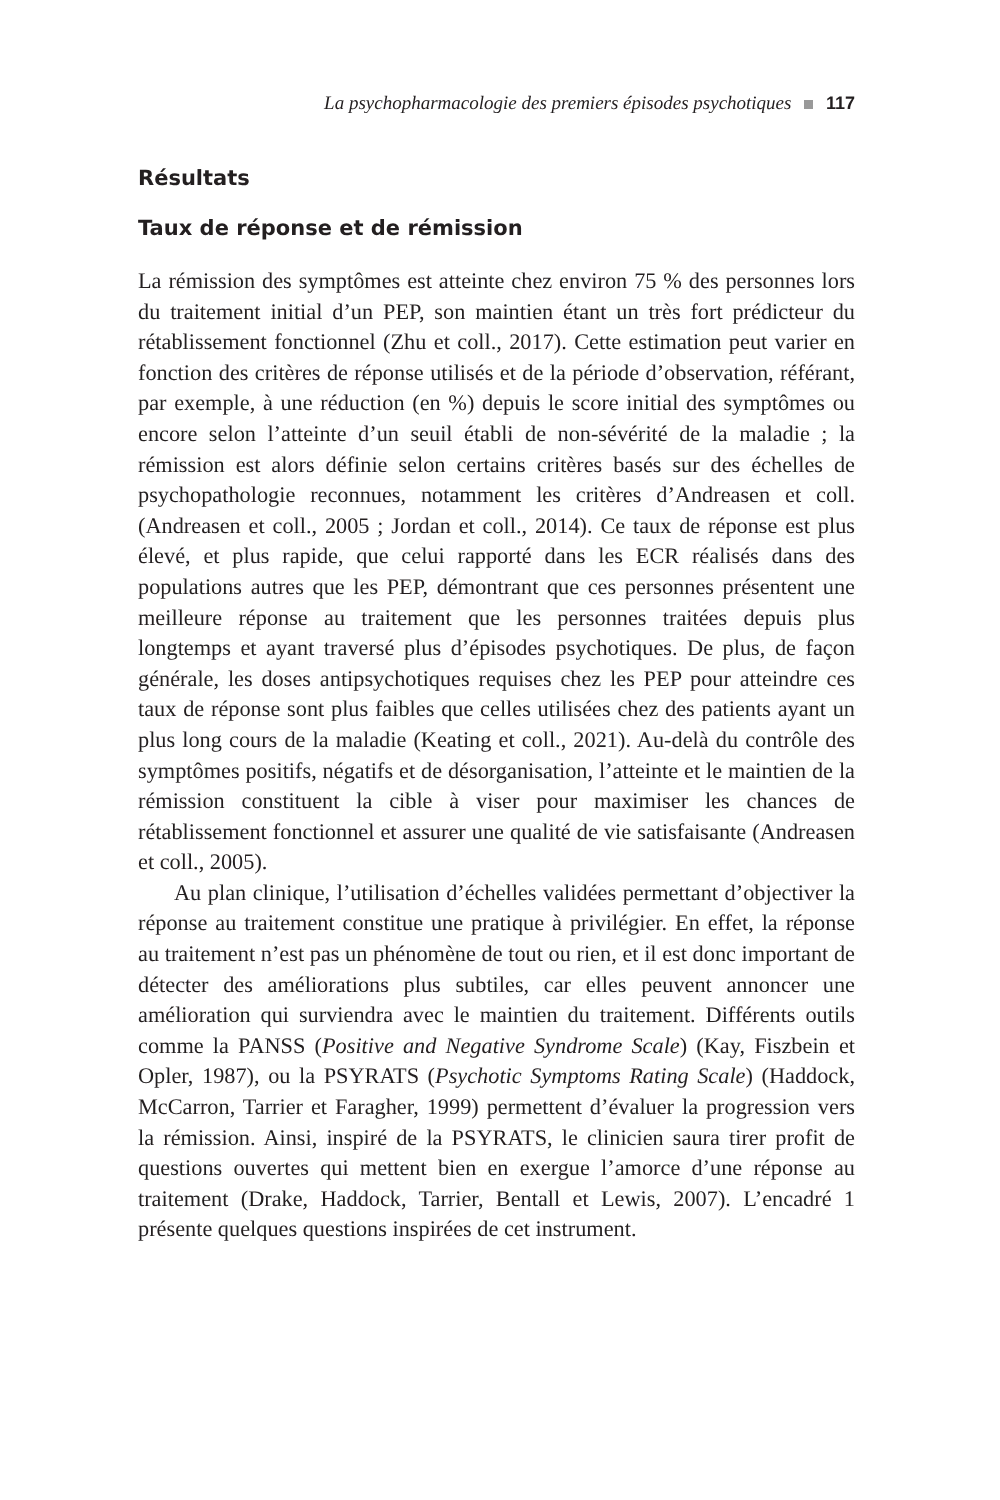La psychopharmacologie des premiers épisodes psychotiques 117
Résultats
Taux de réponse et de rémission
La rémission des symptômes est atteinte chez environ 75 % des personnes lors du traitement initial d’un PEP, son maintien étant un très fort prédicteur du rétablissement fonctionnel (Zhu et coll., 2017). Cette estimation peut varier en fonction des critères de réponse utilisés et de la période d’observation, référant, par exemple, à une réduction (en %) depuis le score initial des symptômes ou encore selon l’atteinte d’un seuil établi de non-sévérité de la maladie ; la rémission est alors définie selon certains critères basés sur des échelles de psychopathologie reconnues, notamment les critères d’Andreasen et coll. (Andreasen et coll., 2005 ; Jordan et coll., 2014). Ce taux de réponse est plus élevé, et plus rapide, que celui rapporté dans les ECR réalisés dans des populations autres que les PEP, démontrant que ces personnes présentent une meilleure réponse au traitement que les personnes traitées depuis plus longtemps et ayant traversé plus d’épisodes psychotiques. De plus, de façon générale, les doses antipsychotiques requises chez les PEP pour atteindre ces taux de réponse sont plus faibles que celles utilisées chez des patients ayant un plus long cours de la maladie (Keating et coll., 2021). Au-delà du contrôle des symptômes positifs, négatifs et de désorganisation, l’atteinte et le maintien de la rémission constituent la cible à viser pour maximiser les chances de rétablissement fonctionnel et assurer une qualité de vie satisfaisante (Andreasen et coll., 2005).
Au plan clinique, l’utilisation d’échelles validées permettant d’objectiver la réponse au traitement constitue une pratique à privilégier. En effet, la réponse au traitement n’est pas un phénomène de tout ou rien, et il est donc important de détecter des améliorations plus subtiles, car elles peuvent annoncer une amélioration qui surviendra avec le maintien du traitement. Différents outils comme la PANSS (Positive and Negative Syndrome Scale) (Kay, Fiszbein et Opler, 1987), ou la PSYRATS (Psychotic Symptoms Rating Scale) (Haddock, McCarron, Tarrier et Faragher, 1999) permettent d’évaluer la progression vers la rémission. Ainsi, inspiré de la PSYRATS, le clinicien saura tirer profit de questions ouvertes qui mettent bien en exergue l’amorce d’une réponse au traitement (Drake, Haddock, Tarrier, Bentall et Lewis, 2007). L’encadré 1 présente quelques questions inspirées de cet instrument.